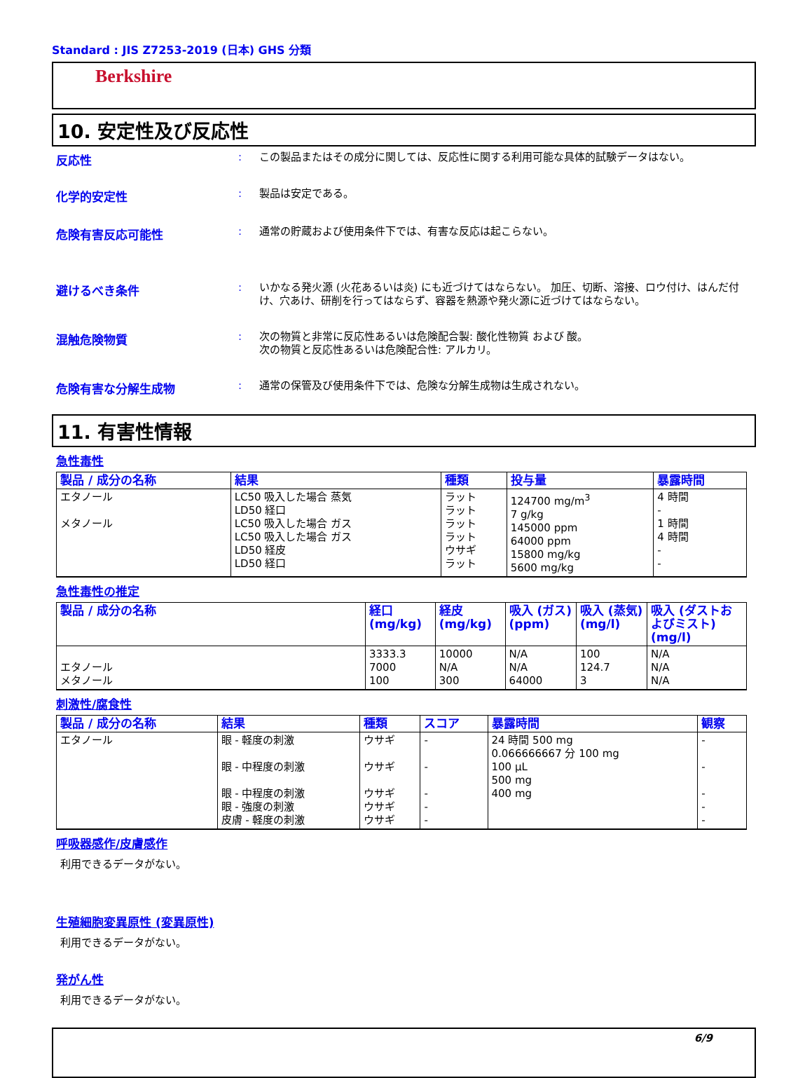Standard : JIS Z7253-2019 (日本) GHS 分類
Berkshire
10. 安定性及び反応性
反応性 :
この製品またはその成分に関しては、反応性に関する利用可能な具体的試験データはない。
化学的安定性 :
製品は安定である。
危険有害反応可能性 :
通常の貯蔵および使用条件下では、有害な反応は起こらない。
避けるべき条件 :
いかなる発火源 (火花あるいは炎) にも近づけてはならない。 加圧、切断、溶接、ロウ付け、はんだ付け、穴あけ、研削を行ってはならず、容器を熱源や発火源に近づけてはならない。
混触危険物質 :
次の物質と非常に反応性あるいは危険配合製: 酸化性物質 および 酸。
次の物質と反応性あるいは危険配合性: アルカリ。
危険有害な分解生成物 :
通常の保管及び使用条件下では、危険な分解生成物は生成されない。
11. 有害性情報
急性毒性
| 製品 / 成分の名称 | 結果 | 種類 | 投与量 | 暴露時間 |
| --- | --- | --- | --- | --- |
| エタノール メタノール | LC50 吸入した場合 蒸気 LD50 経口 LC50 吸入した場合 ガス LC50 吸入した場合 ガス LD50 経皮 LD50 経口 | ラット ラット ラット ラット ウサギ ラット | 124700 mg/m<sup>3</sup> 7 g/kg 145000 ppm 64000 ppm 15800 mg/kg 5600 mg/kg | 4 時間 - 1 時間 4 時間 - - |
急性毒性の推定
| 製品 / 成分の名称 | 経口 (mg/kg) | 経皮 (mg/kg) | 吸入 (ガス) (ppm) | 吸入 (蒸気) (mg/l) | 吸入 (ダストおよびミスト) (mg/l) |
| --- | --- | --- | --- | --- | --- |
| エタノール メタノール | 3333.3 7000 100 | 10000 N/A 300 | N/A N/A 64000 | 100 124.7 3 | N/A N/A N/A |
刺激性/腐食性
| 製品 / 成分の名称 | 結果 | 種類 | スコア | 暴露時間 | 観察 |
| --- | --- | --- | --- | --- | --- |
| エタノール | 眼 - 軽度の刺激 眼 - 中程度の刺激 眼 - 中程度の刺激 眼 - 強度の刺激 皮膚 - 軽度の刺激 | ウサギ ウサギ ウサギ ウサギ ウサギ | - - - - - | 24 時間 500 mg 0.066666667 分 100 mg 100 μL 500 mg 400 mg | - - - - - |
呼吸器感作/皮膚感作
利用できるデータがない。
生殖細胞変異原性 (変異原性)
利用できるデータがない。
発がん性
利用できるデータがない。
6/9